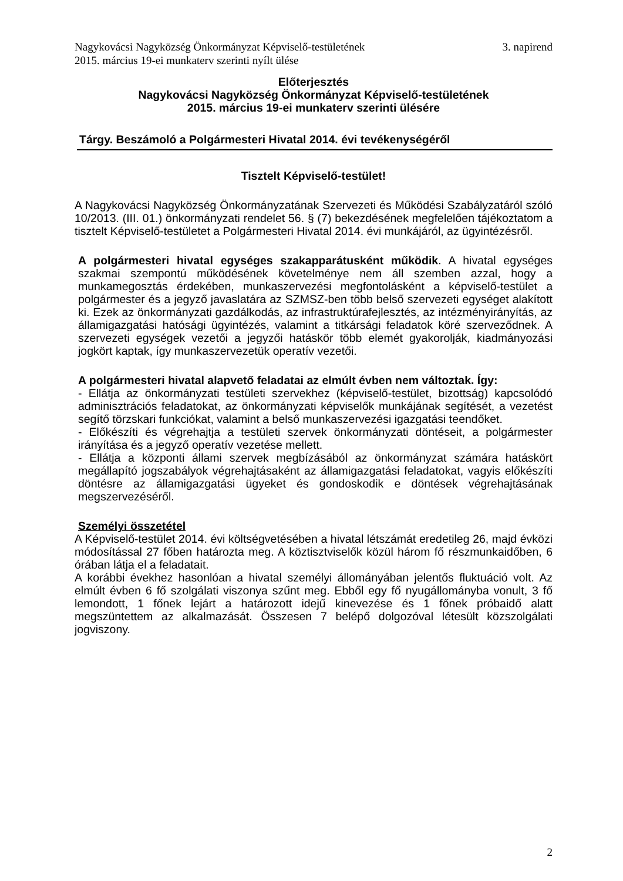Nagykovácsi Nagyközség Önkormányzat Képviselő-testületének
2015. március 19-ei munkaterv szerinti nyílt ülése 3. napirend
Előterjesztés
Nagykovácsi Nagyközség Önkormányzat Képviselő-testületének
2015. március 19-ei munkaterv szerinti ülésére
Tárgy. Beszámoló a Polgármesteri Hivatal 2014. évi tevékenységéről
Tisztelt Képviselő-testület!
A Nagykovácsi Nagyközség Önkormányzatának Szervezeti és Működési Szabályzatáról szóló 10/2013. (III. 01.) önkormányzati rendelet 56. § (7) bekezdésének megfelelően tájékoztatom a tisztelt Képviselő-testületet a Polgármesteri Hivatal 2014. évi munkájáról, az ügyintézésről.
A polgármesteri hivatal egységes szakapparátusként működik. A hivatal egységes szakmai szempontú működésének követelménye nem áll szemben azzal, hogy a munkamegosztás érdekében, munkaszervezési megfontolásként a képviselő-testület a polgármester és a jegyző javaslatára az SZMSZ-ben több belső szervezeti egységet alakított ki. Ezek az önkormányzati gazdálkodás, az infrastruktúrafejlesztés, az intézményirányítás, az államigazgatási hatósági ügyintézés, valamint a titkársági feladatok köré szerveződnek. A szervezeti egységek vezetői a jegyzői hatáskör több elemét gyakorolják, kiadmányozási jogkört kaptak, így munkaszervezetük operatív vezetői.
A polgármesteri hivatal alapvető feladatai az elmúlt évben nem változtak. Így:
- Ellátja az önkormányzati testületi szervekhez (képviselő-testület, bizottság) kapcsolódó adminisztrációs feladatokat, az önkormányzati képviselők munkájának segítését, a vezetést segítő törzskari funkciókat, valamint a belső munkaszervezési igazgatási teendőket.
- Előkészíti és végrehajtja a testületi szervek önkormányzati döntéseit, a polgármester irányítása és a jegyző operatív vezetése mellett.
- Ellátja a központi állami szervek megbízásából az önkormányzat számára hatáskört megállapító jogszabályok végrehajtásaként az államigazgatási feladatokat, vagyis előkészíti döntésre az államigazgatási ügyeket és gondoskodik e döntések végrehajtásának megszervezéséről.
Személyi összetétel
A Képviselő-testület 2014. évi költségvetésében a hivatal létszámát eredetileg 26, majd évközi módosítással 27 főben határozta meg. A köztisztviselők közül három fő részmunkaidőben, 6 órában látja el a feladatait.
A korábbi évekhez hasonlóan a hivatal személyi állományában jelentős fluktuáció volt. Az elmúlt évben 6 fő szolgálati viszonya szűnt meg. Ebből egy fő nyugállományba vonult, 3 fő lemondott, 1 főnek lejárt a határozott idejű kinevezése és 1 főnek próbaidő alatt megszüntettem az alkalmazását. Összesen 7 belépő dolgozóval létesült közszolgálati jogviszony.
2